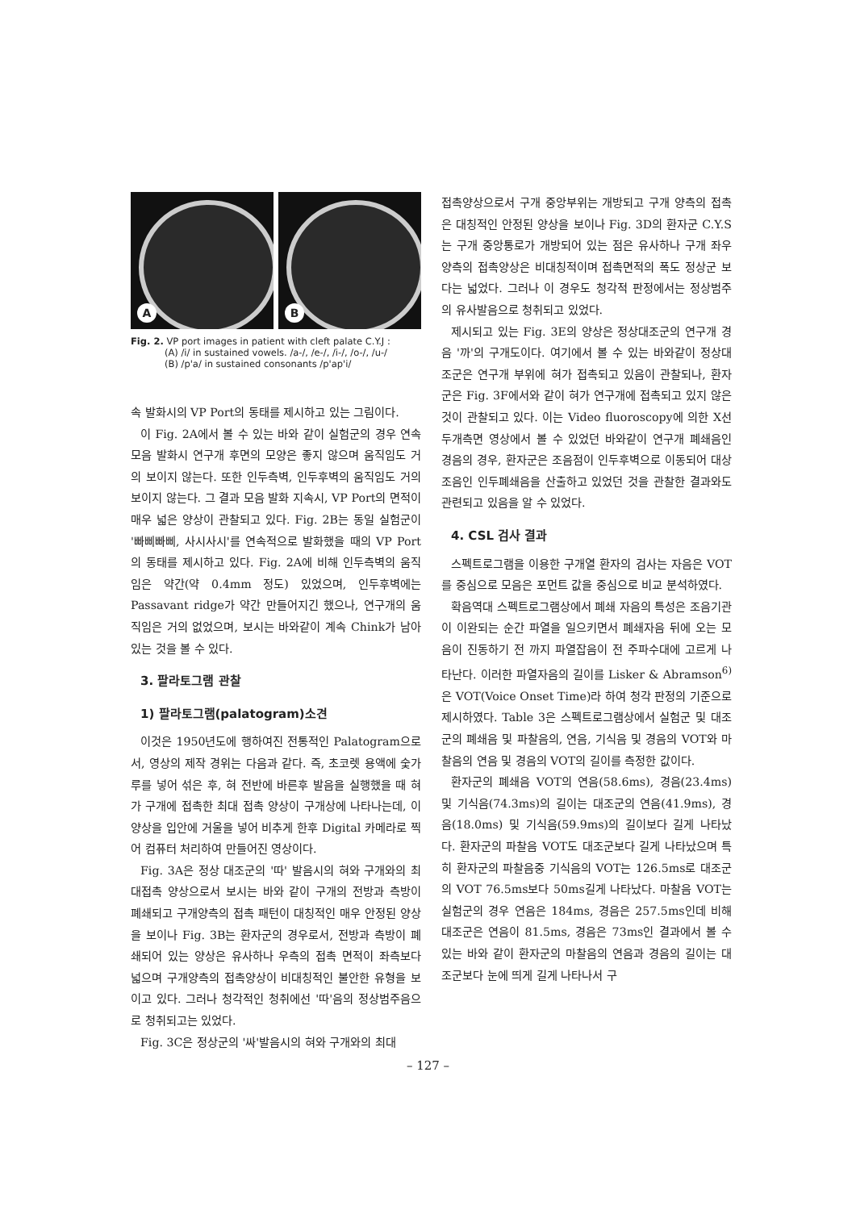A
B
Fig. 2. VP port images in patient with cleft palate C.Y.J :
(A) /i/ in sustained vowels. /a-/, /e-/, /i-/, /o-/, /u-/
(B) /p'a/ in sustained consonants /p'ap'i/
속 발화시의 VP Port의 동태를 제시하고 있는 그림이다.
이 Fig. 2A에서 볼 수 있는 바와 같이 실험군의 경우 연속모음 발화시 연구개 후면의 모양은 좋지 않으며 움직임도 거의 보이지 않는다. 또한 인두측벽, 인두후벽의 움직임도 거의 보이지 않는다. 그 결과 모음 발화 지속시, VP Port의 면적이 매우 넓은 양상이 관찰되고 있다. Fig. 2B는 동일 실험군이 '빠삐빠삐, 사시사시'를 연속적으로 발화했을 때의 VP Port의 동태를 제시하고 있다. Fig. 2A에 비해 인두측벽의 움직임은 약간(약 0.4mm 정도) 있었으며, 인두후벽에는 Passavant ridge가 약간 만들어지긴 했으나, 연구개의 움직임은 거의 없었으며, 보시는 바와같이 계속 Chink가 남아있는 것을 볼 수 있다.
3. 팔라토그램 관찰
1) 팔라토그램(palatogram)소견
이것은 1950년도에 행하여진 전통적인 Palatogram으로서, 영상의 제작 경위는 다음과 같다. 즉, 초코렛 용액에 숯가루를 넣어 섞은 후, 혀 전반에 바른후 발음을 실행했을 때 혀가 구개에 접촉한 최대 접촉 양상이 구개상에 나타나는데, 이 양상을 입안에 거울을 넣어 비추게 한후 Digital 카메라로 찍어 컴퓨터 처리하여 만들어진 영상이다.
Fig. 3A은 정상 대조군의 '따' 발음시의 혀와 구개와의 최대접촉 양상으로서 보시는 바와 같이 구개의 전방과 측방이 폐쇄되고 구개양측의 접촉 패턴이 대칭적인 매우 안정된 양상을 보이나 Fig. 3B는 환자군의 경우로서, 전방과 측방이 폐쇄되어 있는 양상은 유사하나 우측의 접촉 면적이 좌측보다 넓으며 구개양측의 접촉양상이 비대칭적인 불안한 유형을 보이고 있다. 그러나 청각적인 청취에선 '따'음의 정상범주음으로 청취되고는 있었다.
Fig. 3C은 정상군의 '싸'발음시의 혀와 구개와의 최대
접촉양상으로서 구개 중앙부위는 개방되고 구개 양측의 접촉은 대칭적인 안정된 양상을 보이나 Fig. 3D의 환자군 C.Y.S는 구개 중앙통로가 개방되어 있는 점은 유사하나 구개 좌우 양측의 접촉양상은 비대칭적이며 접촉면적의 폭도 정상군 보다는 넓었다. 그러나 이 경우도 청각적 판정에서는 정상범주의 유사발음으로 청취되고 있었다.
제시되고 있는 Fig. 3E의 양상은 정상대조군의 연구개 경음 '까'의 구개도이다. 여기에서 볼 수 있는 바와같이 정상대조군은 연구개 부위에 혀가 접촉되고 있음이 관찰되나, 환자군은 Fig. 3F에서와 같이 혀가 연구개에 접촉되고 있지 않은 것이 관찰되고 있다. 이는 Video fluoroscopy에 의한 X선 두개측면 영상에서 볼 수 있었던 바와같이 연구개 폐쇄음인 경음의 경우, 환자군은 조음점이 인두후벽으로 이동되어 대상조음인 인두폐쇄음을 산출하고 있었던 것을 관찰한 결과와도 관련되고 있음을 알 수 있었다.
4. CSL 검사 결과
스펙트로그램을 이용한 구개열 환자의 검사는 자음은 VOT를 중심으로 모음은 포먼트 값을 중심으로 비교 분석하였다.
확음역대 스펙트로그램상에서 폐쇄 자음의 특성은 조음기관이 이완되는 순간 파열을 일으키면서 폐쇄자음 뒤에 오는 모음이 진동하기 전 까지 파열잡음이 전 주파수대에 고르게 나타난다. 이러한 파열자음의 길이를 Lisker & Abramson<sup>6)</sup>은 VOT(Voice Onset Time)라 하여 청각 판정의 기준으로 제시하였다. Table 3은 스펙트로그램상에서 실험군 및 대조군의 폐쇄음 및 파찰음의, 연음, 기식음 및 경음의 VOT와 마찰음의 연음 및 경음의 VOT의 길이를 측정한 값이다.
환자군의 폐쇄음 VOT의 연음(58.6ms), 경음(23.4ms) 및 기식음(74.3ms)의 길이는 대조군의 연음(41.9ms), 경음(18.0ms) 및 기식음(59.9ms)의 길이보다 길게 나타났다. 환자군의 파찰음 VOT도 대조군보다 길게 나타났으며 특히 환자군의 파찰음중 기식음의 VOT는 126.5ms로 대조군의 VOT 76.5ms보다 50ms길게 나타났다. 마찰음 VOT는 실험군의 경우 연음은 184ms, 경음은 257.5ms인데 비해 대조군은 연음이 81.5ms, 경음은 73ms인 결과에서 볼 수 있는 바와 같이 환자군의 마찰음의 연음과 경음의 길이는 대조군보다 눈에 띄게 길게 나타나서 구
– 127 –